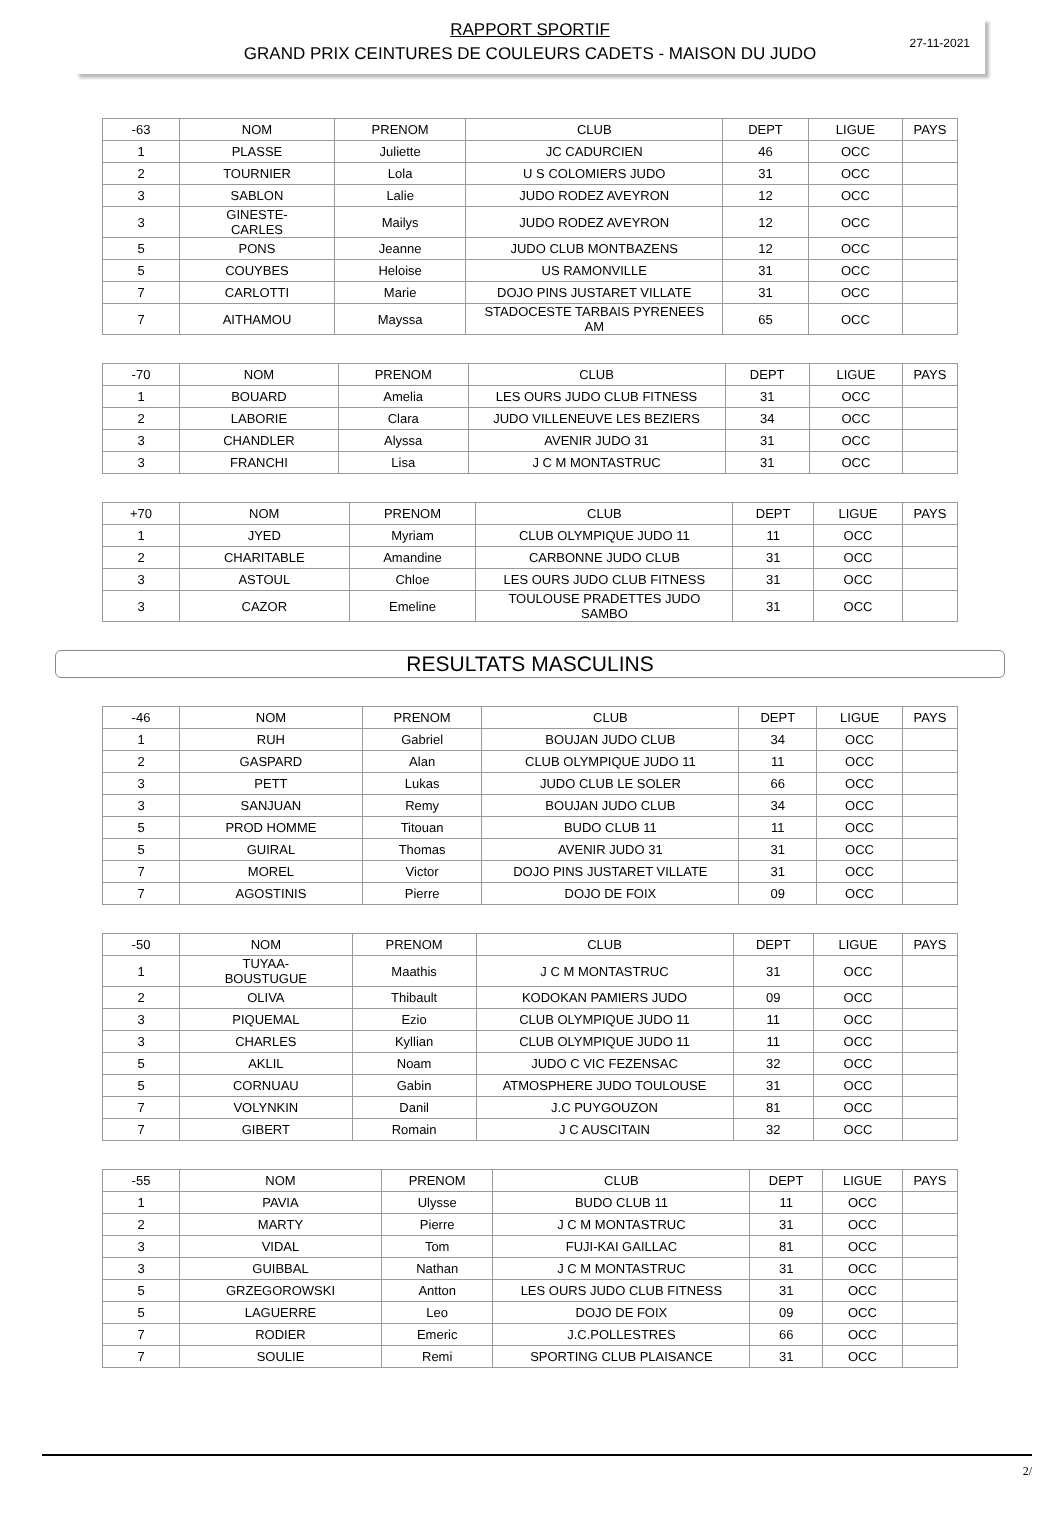27-11-2021
RAPPORT SPORTIF
GRAND PRIX CEINTURES DE COULEURS CADETS - MAISON DU JUDO
| -63 | NOM | PRENOM | CLUB | DEPT | LIGUE | PAYS |
| --- | --- | --- | --- | --- | --- | --- |
| 1 | PLASSE | Juliette | JC CADURCIEN | 46 | OCC | |
| 2 | TOURNIER | Lola | U S COLOMIERS JUDO | 31 | OCC | |
| 3 | SABLON | Lalie | JUDO RODEZ AVEYRON | 12 | OCC | |
| 3 | GINESTE- CARLES | Mailys | JUDO RODEZ AVEYRON | 12 | OCC | |
| 5 | PONS | Jeanne | JUDO CLUB MONTBAZENS | 12 | OCC | |
| 5 | COUYBES | Heloise | US RAMONVILLE | 31 | OCC | |
| 7 | CARLOTTI | Marie | DOJO PINS JUSTARET VILLATE | 31 | OCC | |
| 7 | AITHAMOU | Mayssa | STADOCESTE TARBAIS PYRENEES AM | 65 | OCC | |
| -70 | NOM | PRENOM | CLUB | DEPT | LIGUE | PAYS |
| --- | --- | --- | --- | --- | --- | --- |
| 1 | BOUARD | Amelia | LES OURS JUDO CLUB FITNESS | 31 | OCC | |
| 2 | LABORIE | Clara | JUDO VILLENEUVE LES BEZIERS | 34 | OCC | |
| 3 | CHANDLER | Alyssa | AVENIR JUDO 31 | 31 | OCC | |
| 3 | FRANCHI | Lisa | J C M MONTASTRUC | 31 | OCC | |
| +70 | NOM | PRENOM | CLUB | DEPT | LIGUE | PAYS |
| --- | --- | --- | --- | --- | --- | --- |
| 1 | JYED | Myriam | CLUB OLYMPIQUE JUDO 11 | 11 | OCC | |
| 2 | CHARITABLE | Amandine | CARBONNE JUDO CLUB | 31 | OCC | |
| 3 | ASTOUL | Chloe | LES OURS JUDO CLUB FITNESS | 31 | OCC | |
| 3 | CAZOR | Emeline | TOULOUSE PRADETTES JUDO SAMBO | 31 | OCC | |
RESULTATS MASCULINS
| -46 | NOM | PRENOM | CLUB | DEPT | LIGUE | PAYS |
| --- | --- | --- | --- | --- | --- | --- |
| 1 | RUH | Gabriel | BOUJAN JUDO CLUB | 34 | OCC | |
| 2 | GASPARD | Alan | CLUB OLYMPIQUE JUDO 11 | 11 | OCC | |
| 3 | PETT | Lukas | JUDO CLUB LE SOLER | 66 | OCC | |
| 3 | SANJUAN | Remy | BOUJAN JUDO CLUB | 34 | OCC | |
| 5 | PROD HOMME | Titouan | BUDO CLUB 11 | 11 | OCC | |
| 5 | GUIRAL | Thomas | AVENIR JUDO 31 | 31 | OCC | |
| 7 | MOREL | Victor | DOJO PINS JUSTARET VILLATE | 31 | OCC | |
| 7 | AGOSTINIS | Pierre | DOJO DE FOIX | 09 | OCC | |
| -50 | NOM | PRENOM | CLUB | DEPT | LIGUE | PAYS |
| --- | --- | --- | --- | --- | --- | --- |
| 1 | TUYAA- BOUSTUGUE | Maathis | J C M MONTASTRUC | 31 | OCC | |
| 2 | OLIVA | Thibault | KODOKAN PAMIERS JUDO | 09 | OCC | |
| 3 | PIQUEMAL | Ezio | CLUB OLYMPIQUE JUDO 11 | 11 | OCC | |
| 3 | CHARLES | Kyllian | CLUB OLYMPIQUE JUDO 11 | 11 | OCC | |
| 5 | AKLIL | Noam | JUDO C VIC FEZENSAC | 32 | OCC | |
| 5 | CORNUAU | Gabin | ATMOSPHERE JUDO TOULOUSE | 31 | OCC | |
| 7 | VOLYNKIN | Danil | J.C PUYGOUZON | 81 | OCC | |
| 7 | GIBERT | Romain | J C AUSCITAIN | 32 | OCC | |
| -55 | NOM | PRENOM | CLUB | DEPT | LIGUE | PAYS |
| --- | --- | --- | --- | --- | --- | --- |
| 1 | PAVIA | Ulysse | BUDO CLUB 11 | 11 | OCC | |
| 2 | MARTY | Pierre | J C M MONTASTRUC | 31 | OCC | |
| 3 | VIDAL | Tom | FUJI-KAI GAILLAC | 81 | OCC | |
| 3 | GUIBBAL | Nathan | J C M MONTASTRUC | 31 | OCC | |
| 5 | GRZEGOROWSKI | Antton | LES OURS JUDO CLUB FITNESS | 31 | OCC | |
| 5 | LAGUERRE | Leo | DOJO DE FOIX | 09 | OCC | |
| 7 | RODIER | Emeric | J.C.POLLESTRES | 66 | OCC | |
| 7 | SOULIE | Remi | SPORTING CLUB PLAISANCE | 31 | OCC | |
2/